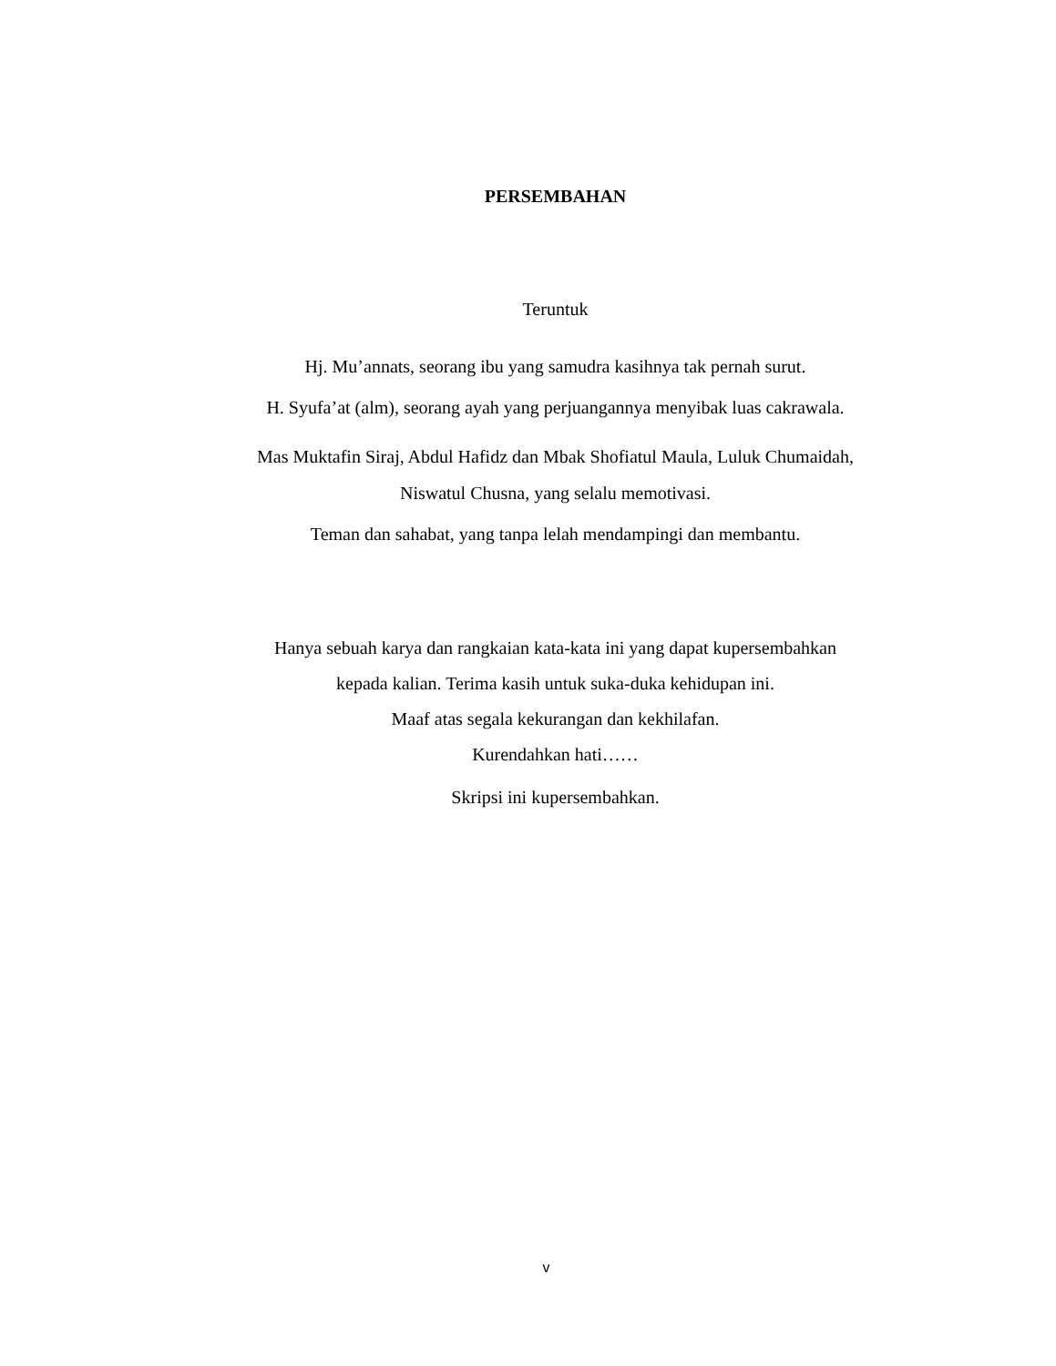PERSEMBAHAN
Teruntuk
Hj. Mu’annats, seorang ibu yang samudra kasihnya tak pernah surut.
H. Syufa’at (alm), seorang ayah yang perjuangannya menyibak luas cakrawala.
Mas Muktafin Siraj, Abdul Hafidz dan Mbak Shofiatul Maula, Luluk Chumaidah,
Niswatul Chusna, yang selalu memotivasi.
Teman dan sahabat, yang tanpa lelah mendampingi dan membantu.
Hanya sebuah karya dan rangkaian kata-kata ini yang dapat kupersembahkan
kepada kalian. Terima kasih untuk suka-duka kehidupan ini.
Maaf atas segala kekurangan dan kekhilafan.
Kurendahkan hati……
Skripsi ini kupersembahkan.
v